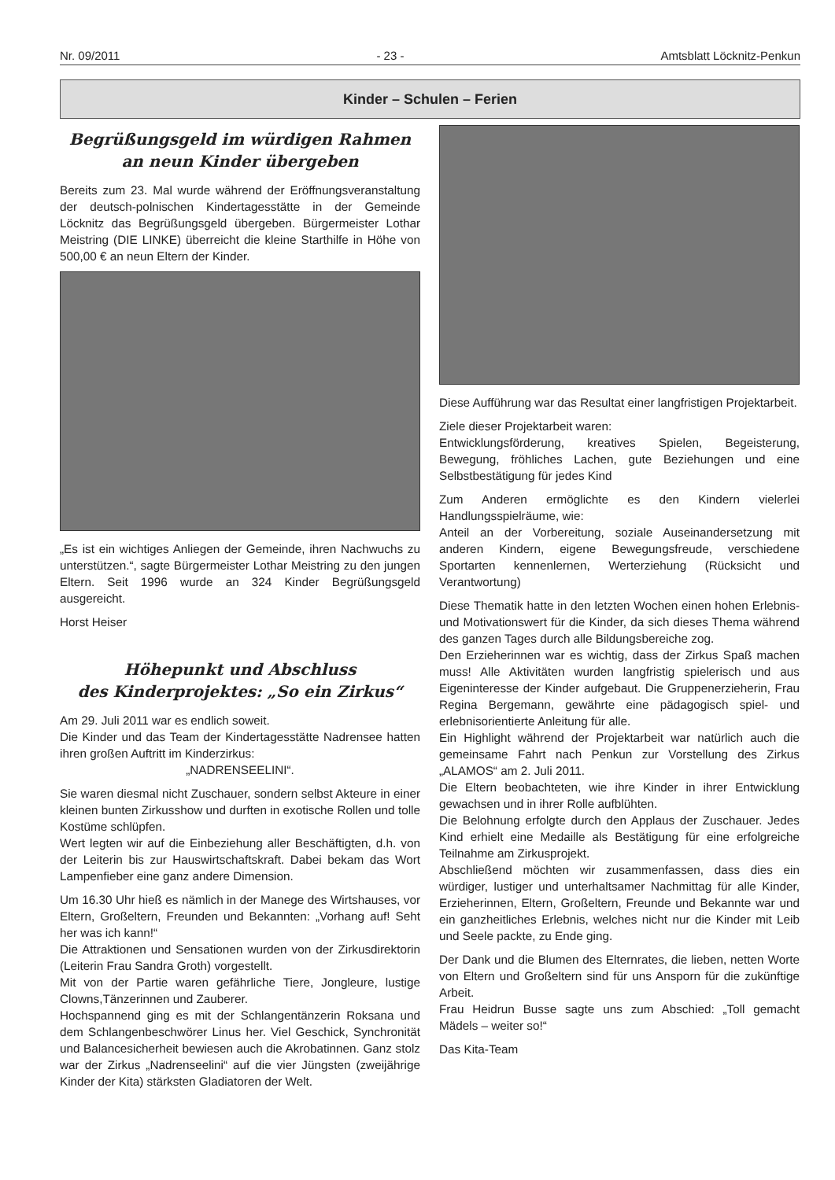Nr. 09/2011 - 23 - Amtsblatt Löcknitz-Penkun
Kinder – Schulen – Ferien
Begrüßungsgeld im würdigen Rahmen
an neun Kinder übergeben
Bereits zum 23. Mal wurde während der Eröffnungsveranstaltung der deutsch-polnischen Kindertagesstätte in der Gemeinde Löcknitz das Begrüßungsgeld übergeben. Bürgermeister Lothar Meistring (DIE LINKE) überreicht die kleine Starthilfe in Höhe von 500,00 € an neun Eltern der Kinder.
„Es ist ein wichtiges Anliegen der Gemeinde, ihren Nachwuchs zu unterstützen.“, sagte Bürgermeister Lothar Meistring zu den jungen Eltern. Seit 1996 wurde an 324 Kinder Begrüßungsgeld ausgereicht.
Horst Heiser
Höhepunkt und Abschluss
des Kinderprojektes: „So ein Zirkus“
Am 29. Juli 2011 war es endlich soweit.
Die Kinder und das Team der Kindertagesstätte Nadrensee hatten ihren großen Auftritt im Kinderzirkus:
„NADRENSEELINI“.
Sie waren diesmal nicht Zuschauer, sondern selbst Akteure in einer kleinen bunten Zirkusshow und durften in exotische Rollen und tolle Kostüme schlüpfen.
Wert legten wir auf die Einbeziehung aller Beschäftigten, d.h. von der Leiterin bis zur Hauswirtschaftskraft. Dabei bekam das Wort Lampenfieber eine ganz andere Dimension.
Um 16.30 Uhr hieß es nämlich in der Manege des Wirtshauses, vor Eltern, Großeltern, Freunden und Bekannten: „Vorhang auf! Seht her was ich kann!“
Die Attraktionen und Sensationen wurden von der Zirkusdirektorin (Leiterin Frau Sandra Groth) vorgestellt.
Mit von der Partie waren gefährliche Tiere, Jongleure, lustige Clowns,Tänzerinnen und Zauberer.
Hochspannend ging es mit der Schlangentänzerin Roksana und dem Schlangenbeschwörer Linus her. Viel Geschick, Synchronität und Balancesicherheit bewiesen auch die Akrobatinnen. Ganz stolz war der Zirkus „Nadrenseelini“ auf die vier Jüngsten (zweijährige Kinder der Kita) stärksten Gladiatoren der Welt.
Diese Aufführung war das Resultat einer langfristigen Projektarbeit.
Ziele dieser Projektarbeit waren:
Entwicklungsförderung, kreatives Spielen, Begeisterung, Bewegung, fröhliches Lachen, gute Beziehungen und eine Selbstbestätigung für jedes Kind
Zum Anderen ermöglichte es den Kindern vielerlei Handlungsspielräume, wie:
Anteil an der Vorbereitung, soziale Auseinandersetzung mit anderen Kindern, eigene Bewegungsfreude, verschiedene Sportarten kennenlernen, Werterziehung (Rücksicht und Verantwortung)
Diese Thematik hatte in den letzten Wochen einen hohen Erlebnis- und Motivationswert für die Kinder, da sich dieses Thema während des ganzen Tages durch alle Bildungsbereiche zog.
Den Erzieherinnen war es wichtig, dass der Zirkus Spaß machen muss! Alle Aktivitäten wurden langfristig spielerisch und aus Eigeninteresse der Kinder aufgebaut. Die Gruppenerzieherin, Frau Regina Bergemann, gewährte eine pädagogisch spiel- und erlebnisorientierte Anleitung für alle.
Ein Highlight während der Projektarbeit war natürlich auch die gemeinsame Fahrt nach Penkun zur Vorstellung des Zirkus „ALAMOS“ am 2. Juli 2011.
Die Eltern beobachteten, wie ihre Kinder in ihrer Entwicklung gewachsen und in ihrer Rolle aufblühten.
Die Belohnung erfolgte durch den Applaus der Zuschauer. Jedes Kind erhielt eine Medaille als Bestätigung für eine erfolgreiche Teilnahme am Zirkusprojekt.
Abschließend möchten wir zusammenfassen, dass dies ein würdiger, lustiger und unterhaltsamer Nachmittag für alle Kinder, Erzieherinnen, Eltern, Großeltern, Freunde und Bekannte war und ein ganzheitliches Erlebnis, welches nicht nur die Kinder mit Leib und Seele packte, zu Ende ging.
Der Dank und die Blumen des Elternrates, die lieben, netten Worte von Eltern und Großeltern sind für uns Ansporn für die zukünftige Arbeit.
Frau Heidrun Busse sagte uns zum Abschied: „Toll gemacht Mädels – weiter so!“
Das Kita-Team